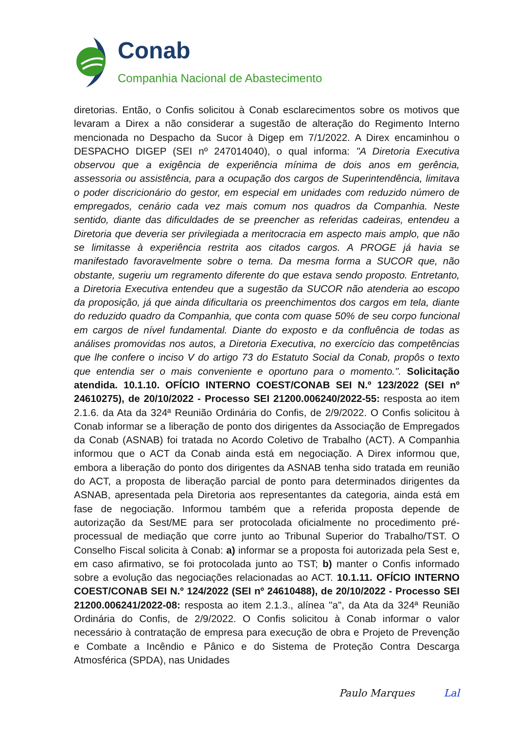Conab
Companhia Nacional de Abastecimento
diretorias. Então, o Confis solicitou à Conab esclarecimentos sobre os motivos que levaram a Direx a não considerar a sugestão de alteração do Regimento Interno mencionada no Despacho da Sucor à Digep em 7/1/2022. A Direx encaminhou o DESPACHO DIGEP (SEI nº 247014040), o qual informa: "A Diretoria Executiva observou que a exigência de experiência mínima de dois anos em gerência, assessoria ou assistência, para a ocupação dos cargos de Superintendência, limitava o poder discricionário do gestor, em especial em unidades com reduzido número de empregados, cenário cada vez mais comum nos quadros da Companhia. Neste sentido, diante das dificuldades de se preencher as referidas cadeiras, entendeu a Diretoria que deveria ser privilegiada a meritocracia em aspecto mais amplo, que não se limitasse à experiência restrita aos citados cargos. A PROGE já havia se manifestado favoravelmente sobre o tema. Da mesma forma a SUCOR que, não obstante, sugeriu um regramento diferente do que estava sendo proposto. Entretanto, a Diretoria Executiva entendeu que a sugestão da SUCOR não atenderia ao escopo da proposição, já que ainda dificultaria os preenchimentos dos cargos em tela, diante do reduzido quadro da Companhia, que conta com quase 50% de seu corpo funcional em cargos de nível fundamental. Diante do exposto e da confluência de todas as análises promovidas nos autos, a Diretoria Executiva, no exercício das competências que lhe confere o inciso V do artigo 73 do Estatuto Social da Conab, propôs o texto que entendia ser o mais conveniente e oportuno para o momento.". Solicitação atendida. 10.1.10. OFÍCIO INTERNO COEST/CONAB SEI N.º 123/2022 (SEI nº 24610275), de 20/10/2022 - Processo SEI 21200.006240/2022-55: resposta ao item 2.1.6. da Ata da 324ª Reunião Ordinária do Confis, de 2/9/2022. O Confis solicitou à Conab informar se a liberação de ponto dos dirigentes da Associação de Empregados da Conab (ASNAB) foi tratada no Acordo Coletivo de Trabalho (ACT). A Companhia informou que o ACT da Conab ainda está em negociação. A Direx informou que, embora a liberação do ponto dos dirigentes da ASNAB tenha sido tratada em reunião do ACT, a proposta de liberação parcial de ponto para determinados dirigentes da ASNAB, apresentada pela Diretoria aos representantes da categoria, ainda está em fase de negociação. Informou também que a referida proposta depende de autorização da Sest/ME para ser protocolada oficialmente no procedimento pré-processual de mediação que corre junto ao Tribunal Superior do Trabalho/TST. O Conselho Fiscal solicita à Conab: a) informar se a proposta foi autorizada pela Sest e, em caso afirmativo, se foi protocolada junto ao TST; b) manter o Confis informado sobre a evolução das negociações relacionadas ao ACT. 10.1.11. OFÍCIO INTERNO COEST/CONAB SEI N.º 124/2022 (SEI nº 24610488), de 20/10/2022 - Processo SEI 21200.006241/2022-08: resposta ao item 2.1.3., alínea "a", da Ata da 324ª Reunião Ordinária do Confis, de 2/9/2022. O Confis solicitou à Conab informar o valor necessário à contratação de empresa para execução de obra e Projeto de Prevenção e Combate a Incêndio e Pânico e do Sistema de Proteção Contra Descarga Atmosférica (SPDA), nas Unidades
Paulo Marques Lal